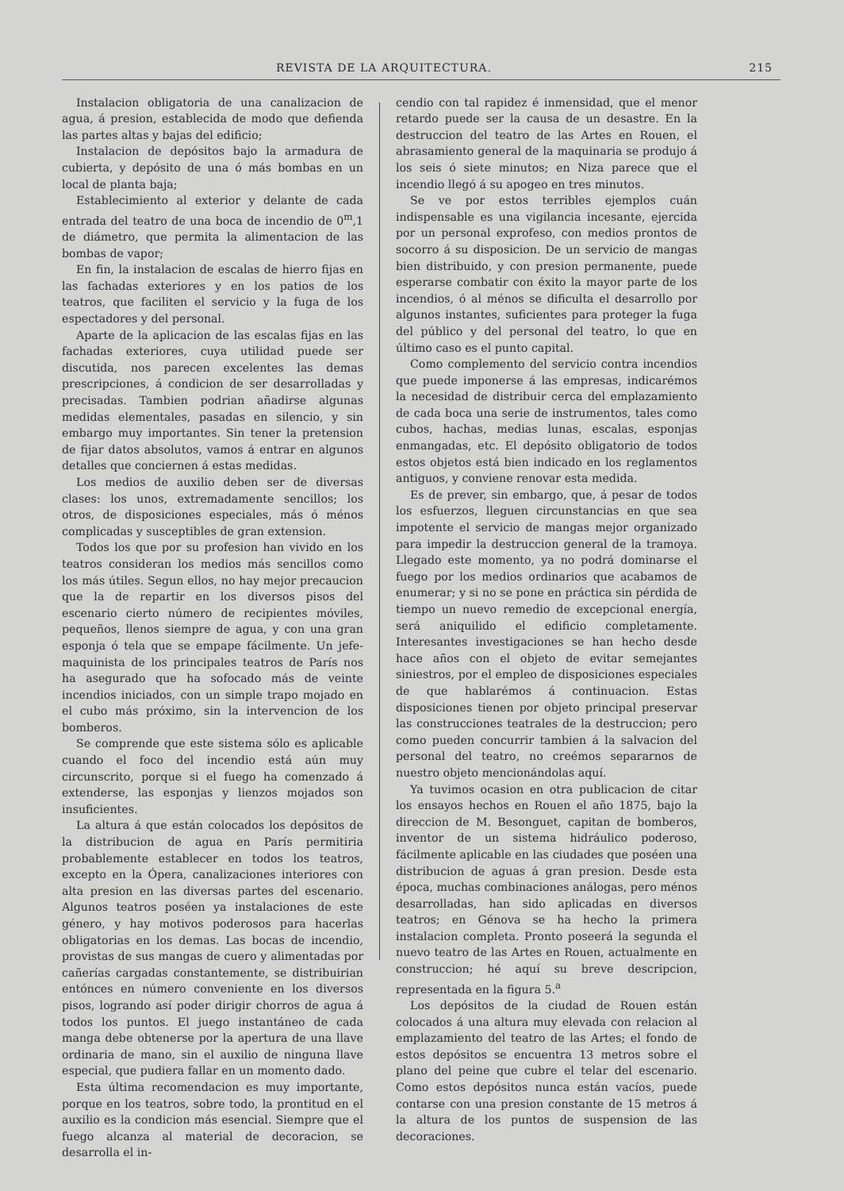REVISTA DE LA ARQUITECTURA. 215
Instalacion obligatoria de una canalizacion de agua, á presion, establecida de modo que defienda las partes altas y bajas del edificio;
Instalacion de depósitos bajo la armadura de cubierta, y depósito de una ó más bombas en un local de planta baja;
Establecimiento al exterior y delante de cada entrada del teatro de una boca de incendio de 0<sup>m</sup>,1 de diámetro, que permita la alimentacion de las bombas de vapor;
En fin, la instalacion de escalas de hierro fijas en las fachadas exteriores y en los patios de los teatros, que faciliten el servicio y la fuga de los espectadores y del personal.
Aparte de la aplicacion de las escalas fijas en las fachadas exteriores, cuya utilidad puede ser discutida, nos parecen excelentes las demas prescripciones, á condicion de ser desarrolladas y precisadas. Tambien podrian añadirse algunas medidas elementales, pasadas en silencio, y sin embargo muy importantes. Sin tener la pretension de fijar datos absolutos, vamos á entrar en algunos detalles que conciernen á estas medidas.
Los medios de auxilio deben ser de diversas clases: los unos, extremadamente sencillos; los otros, de disposiciones especiales, más ó ménos complicadas y susceptibles de gran extension.
Todos los que por su profesion han vivido en los teatros consideran los medios más sencillos como los más útiles. Segun ellos, no hay mejor precaucion que la de repartir en los diversos pisos del escenario cierto número de recipientes móviles, pequeños, llenos siempre de agua, y con una gran esponja ó tela que se empape fácilmente. Un jefe-maquinista de los principales teatros de París nos ha asegurado que ha sofocado más de veinte incendios iniciados, con un simple trapo mojado en el cubo más próximo, sin la intervencion de los bomberos.
Se comprende que este sistema sólo es aplicable cuando el foco del incendio está aún muy circunscrito, porque si el fuego ha comenzado á extenderse, las esponjas y lienzos mojados son insuficientes.
La altura á que están colocados los depósitos de la distribucion de agua en París permitiria probablemente establecer en todos los teatros, excepto en la Ópera, canalizaciones interiores con alta presion en las diversas partes del escenario. Algunos teatros poséen ya instalaciones de este género, y hay motivos poderosos para hacerlas obligatorias en los demas. Las bocas de incendio, provistas de sus mangas de cuero y alimentadas por cañerías cargadas constantemente, se distribuirian entónces en número conveniente en los diversos pisos, logrando así poder dirigir chorros de agua á todos los puntos. El juego instantáneo de cada manga debe obtenerse por la apertura de una llave ordinaria de mano, sin el auxilio de ninguna llave especial, que pudiera fallar en un momento dado.
Esta última recomendacion es muy importante, porque en los teatros, sobre todo, la prontitud en el auxilio es la condicion más esencial. Siempre que el fuego alcanza al material de decoracion, se desarrolla el in-
cendio con tal rapidez é inmensidad, que el menor retardo puede ser la causa de un desastre. En la destruccion del teatro de las Artes en Rouen, el abrasamiento general de la maquinaria se produjo á los seis ó siete minutos; en Niza parece que el incendio llegó á su apogeo en tres minutos.
Se ve por estos terribles ejemplos cuán indispensable es una vigilancia incesante, ejercida por un personal exprofeso, con medios prontos de socorro á su disposicion. De un servicio de mangas bien distribuido, y con presion permanente, puede esperarse combatir con éxito la mayor parte de los incendios, ó al ménos se dificulta el desarrollo por algunos instantes, suficientes para proteger la fuga del público y del personal del teatro, lo que en último caso es el punto capital.
Como complemento del servicio contra incendios que puede imponerse á las empresas, indicarémos la necesidad de distribuir cerca del emplazamiento de cada boca una serie de instrumentos, tales como cubos, hachas, medias lunas, escalas, esponjas enmangadas, etc. El depósito obligatorio de todos estos objetos está bien indicado en los reglamentos antiguos, y conviene renovar esta medida.
Es de prever, sin embargo, que, á pesar de todos los esfuerzos, lleguen circunstancias en que sea impotente el servicio de mangas mejor organizado para impedir la destruccion general de la tramoya. Llegado este momento, ya no podrá dominarse el fuego por los medios ordinarios que acabamos de enumerar; y si no se pone en práctica sin pérdida de tiempo un nuevo remedio de excepcional energía, será aniquilido el edificio completamente. Interesantes investigaciones se han hecho desde hace años con el objeto de evitar semejantes siniestros, por el empleo de disposiciones especiales de que hablarémos á continuacion. Estas disposiciones tienen por objeto principal preservar las construcciones teatrales de la destruccion; pero como pueden concurrir tambien á la salvacion del personal del teatro, no creémos separarnos de nuestro objeto mencionándolas aquí.
Ya tuvimos ocasion en otra publicacion de citar los ensayos hechos en Rouen el año 1875, bajo la direccion de M. Besonguet, capitan de bomberos, inventor de un sistema hidráulico poderoso, fácilmente aplicable en las ciudades que poséen una distribucion de aguas á gran presion. Desde esta época, muchas combinaciones análogas, pero ménos desarrolladas, han sido aplicadas en diversos teatros; en Génova se ha hecho la primera instalacion completa. Pronto poseerá la segunda el nuevo teatro de las Artes en Rouen, actualmente en construccion; hé aquí su breve descripcion, representada en la figura 5.<sup>a</sup>
Los depósitos de la ciudad de Rouen están colocados á una altura muy elevada con relacion al emplazamiento del teatro de las Artes; el fondo de estos depósitos se encuentra 13 metros sobre el plano del peine que cubre el telar del escenario. Como estos depósitos nunca están vacíos, puede contarse con una presion constante de 15 metros á la altura de los puntos de suspension de las decoraciones.